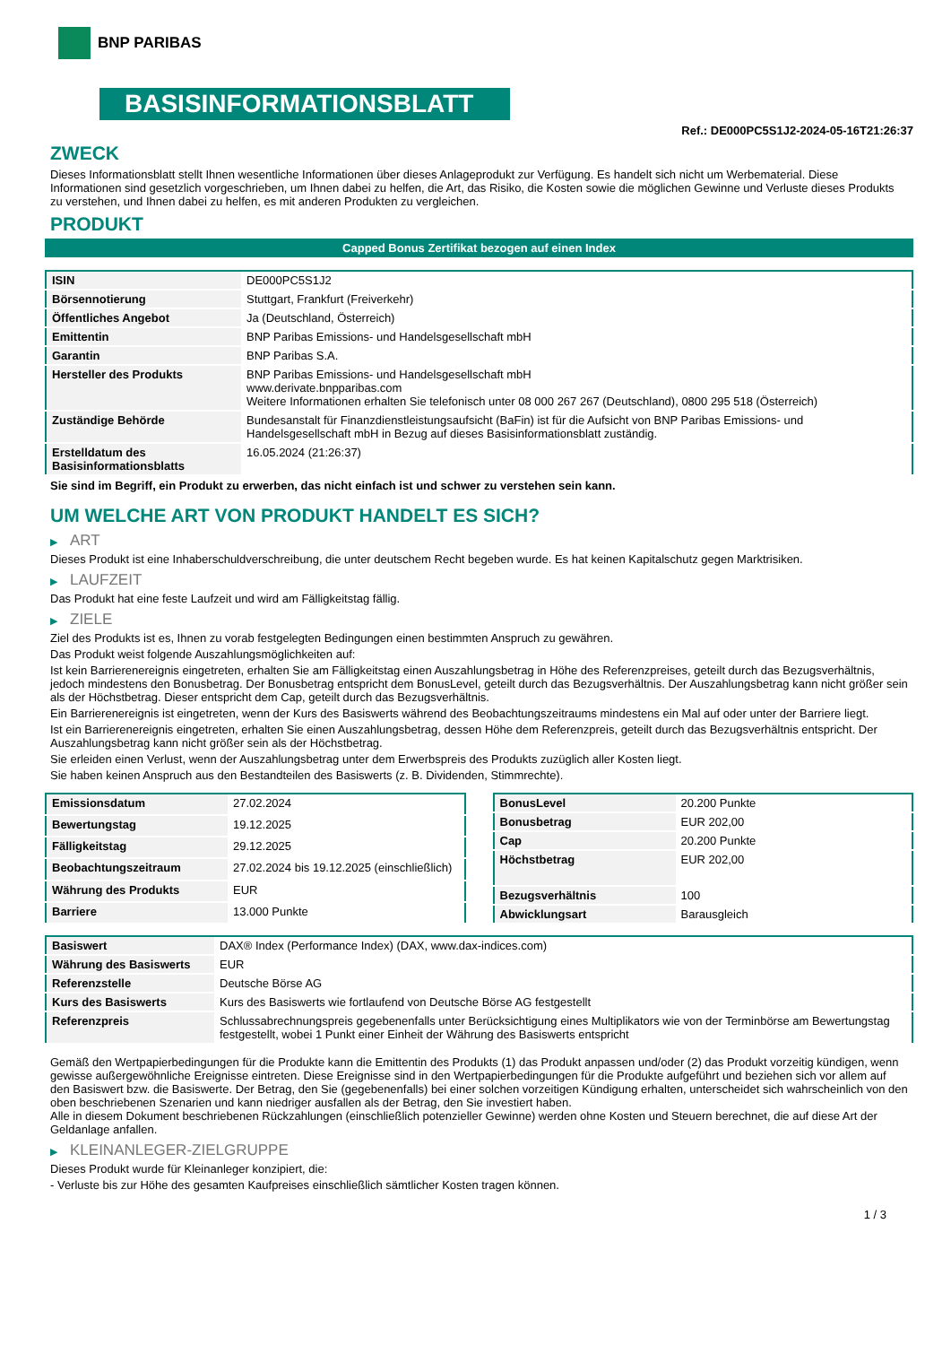BNP PARIBAS
BASISINFORMATIONSBLATT
Ref.: DE000PC5S1J2-2024-05-16T21:26:37
ZWECK
Dieses Informationsblatt stellt Ihnen wesentliche Informationen über dieses Anlageprodukt zur Verfügung. Es handelt sich nicht um Werbematerial. Diese Informationen sind gesetzlich vorgeschrieben, um Ihnen dabei zu helfen, die Art, das Risiko, die Kosten sowie die möglichen Gewinne und Verluste dieses Produkts zu verstehen, und Ihnen dabei zu helfen, es mit anderen Produkten zu vergleichen.
PRODUKT
Capped Bonus Zertifikat bezogen auf einen Index
| ISIN | DE000PC5S1J2 |
| Börsennotierung | Stuttgart, Frankfurt (Freiverkehr) |
| Öffentliches Angebot | Ja (Deutschland, Österreich) |
| Emittentin | BNP Paribas Emissions- und Handelsgesellschaft mbH |
| Garantin | BNP Paribas S.A. |
| Hersteller des Produkts | BNP Paribas Emissions- und Handelsgesellschaft mbH www.derivate.bnpparibas.com Weitere Informationen erhalten Sie telefonisch unter 08 000 267 267 (Deutschland), 0800 295 518 (Österreich) |
| Zuständige Behörde | Bundesanstalt für Finanzdienstleistungsaufsicht (BaFin) ist für die Aufsicht von BNP Paribas Emissions- und Handelsgesellschaft mbH in Bezug auf dieses Basisinformationsblatt zuständig. |
| Erstelldatum des Basisinformationsblatts | 16.05.2024 (21:26:37) |
Sie sind im Begriff, ein Produkt zu erwerben, das nicht einfach ist und schwer zu verstehen sein kann.
UM WELCHE ART VON PRODUKT HANDELT ES SICH?
▶ ART
Dieses Produkt ist eine Inhaberschuldverschreibung, die unter deutschem Recht begeben wurde. Es hat keinen Kapitalschutz gegen Marktrisiken.
▶ LAUFZEIT
Das Produkt hat eine feste Laufzeit und wird am Fälligkeitstag fällig.
▶ ZIELE
Ziel des Produkts ist es, Ihnen zu vorab festgelegten Bedingungen einen bestimmten Anspruch zu gewähren.
Das Produkt weist folgende Auszahlungsmöglichkeiten auf:
Ist kein Barrierenereignis eingetreten, erhalten Sie am Fälligkeitstag einen Auszahlungsbetrag in Höhe des Referenzpreises, geteilt durch das Bezugsverhältnis, jedoch mindestens den Bonusbetrag. Der Bonusbetrag entspricht dem BonusLevel, geteilt durch das Bezugsverhältnis. Der Auszahlungsbetrag kann nicht größer sein als der Höchstbetrag. Dieser entspricht dem Cap, geteilt durch das Bezugsverhältnis.
Ein Barrierenereignis ist eingetreten, wenn der Kurs des Basiswerts während des Beobachtungszeitraums mindestens ein Mal auf oder unter der Barriere liegt.
Ist ein Barrierenereignis eingetreten, erhalten Sie einen Auszahlungsbetrag, dessen Höhe dem Referenzpreis, geteilt durch das Bezugsverhältnis entspricht. Der Auszahlungsbetrag kann nicht größer sein als der Höchstbetrag.
Sie erleiden einen Verlust, wenn der Auszahlungsbetrag unter dem Erwerbspreis des Produkts zuzüglich aller Kosten liegt.
Sie haben keinen Anspruch aus den Bestandteilen des Basiswerts (z. B. Dividenden, Stimmrechte).
| Emissionsdatum | 27.02.2024 |
| Bewertungstag | 19.12.2025 |
| Fälligkeitstag | 29.12.2025 |
| Beobachtungszeitraum | 27.02.2024 bis 19.12.2025 (einschließlich) |
| Währung des Produkts | EUR |
| Barriere | 13.000 Punkte |
| BonusLevel | 20.200 Punkte |
| Bonusbetrag | EUR 202,00 |
| Cap | 20.200 Punkte |
| Höchstbetrag | EUR 202,00 |
| Bezugsverhältnis | 100 |
| Abwicklungsart | Barausgleich |
| Basiswert | DAX® Index (Performance Index) (DAX, www.dax-indices.com) |
| Währung des Basiswerts | EUR |
| Referenzstelle | Deutsche Börse AG |
| Kurs des Basiswerts | Kurs des Basiswerts wie fortlaufend von Deutsche Börse AG festgestellt |
| Referenzpreis | Schlussabrechnungspreis gegebenenfalls unter Berücksichtigung eines Multiplikators wie von der Terminbörse am Bewertungstag festgestellt, wobei 1 Punkt einer Einheit der Währung des Basiswerts entspricht |
Gemäß den Wertpapierbedingungen für die Produkte kann die Emittentin des Produkts (1) das Produkt anpassen und/oder (2) das Produkt vorzeitig kündigen, wenn gewisse außergewöhnliche Ereignisse eintreten. Diese Ereignisse sind in den Wertpapierbedingungen für die Produkte aufgeführt und beziehen sich vor allem auf den Basiswert bzw. die Basiswerte. Der Betrag, den Sie (gegebenenfalls) bei einer solchen vorzeitigen Kündigung erhalten, unterscheidet sich wahrscheinlich von den oben beschriebenen Szenarien und kann niedriger ausfallen als der Betrag, den Sie investiert haben.
Alle in diesem Dokument beschriebenen Rückzahlungen (einschließlich potenzieller Gewinne) werden ohne Kosten und Steuern berechnet, die auf diese Art der Geldanlage anfallen.
▶ KLEINANLEGER-ZIELGRUPPE
Dieses Produkt wurde für Kleinanleger konzipiert, die:
- Verluste bis zur Höhe des gesamten Kaufpreises einschließlich sämtlicher Kosten tragen können.
1 / 3